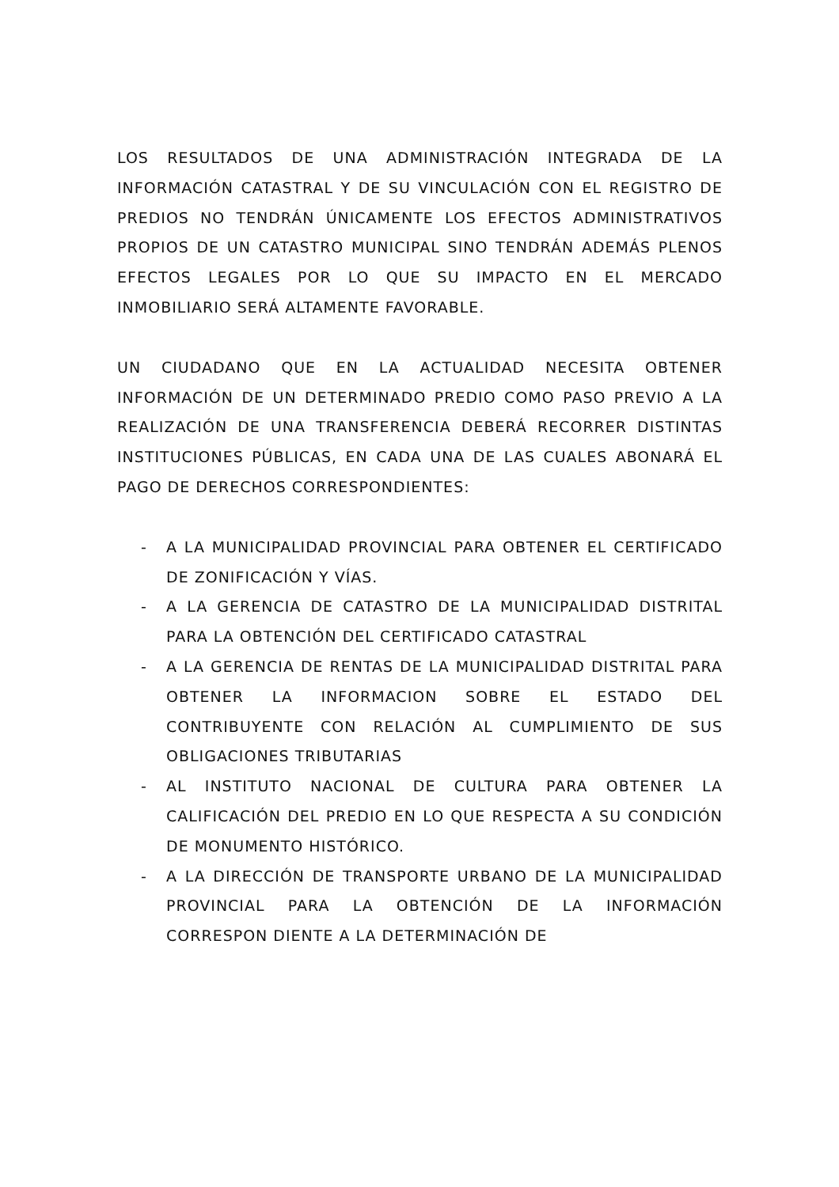LOS RESULTADOS DE UNA ADMINISTRACIÓN INTEGRADA DE LA INFORMACIÓN CATASTRAL Y DE SU VINCULACIÓN CON EL REGISTRO DE PREDIOS NO TENDRÁN ÚNICAMENTE LOS EFECTOS ADMINISTRATIVOS PROPIOS DE UN CATASTRO MUNICIPAL SINO TENDRÁN ADEMÁS PLENOS EFECTOS LEGALES POR LO QUE SU IMPACTO EN EL MERCADO INMOBILIARIO SERÁ ALTAMENTE FAVORABLE.
UN CIUDADANO QUE EN LA ACTUALIDAD NECESITA OBTENER INFORMACIÓN DE UN DETERMINADO PREDIO COMO PASO PREVIO A LA REALIZACIÓN DE UNA TRANSFERENCIA DEBERÁ RECORRER DISTINTAS INSTITUCIONES PÚBLICAS, EN CADA UNA DE LAS CUALES ABONARÁ EL PAGO DE DERECHOS CORRESPONDIENTES:
- A LA MUNICIPALIDAD PROVINCIAL PARA OBTENER EL CERTIFICADO DE ZONIFICACIÓN Y VÍAS.
- A LA GERENCIA DE CATASTRO DE LA MUNICIPALIDAD DISTRITAL PARA LA OBTENCIÓN DEL CERTIFICADO CATASTRAL
- A LA GERENCIA DE RENTAS DE LA MUNICIPALIDAD DISTRITAL PARA OBTENER LA INFORMACION SOBRE EL ESTADO DEL CONTRIBUYENTE CON RELACIÓN AL CUMPLIMIENTO DE SUS OBLIGACIONES TRIBUTARIAS
- AL INSTITUTO NACIONAL DE CULTURA PARA OBTENER LA CALIFICACIÓN DEL PREDIO EN LO QUE RESPECTA A SU CONDICIÓN DE MONUMENTO HISTÓRICO.
- A LA DIRECCIÓN DE TRANSPORTE URBANO DE LA MUNICIPALIDAD PROVINCIAL PARA LA OBTENCIÓN DE LA INFORMACIÓN CORRESPON DIENTE A LA DETERMINACIÓN DE